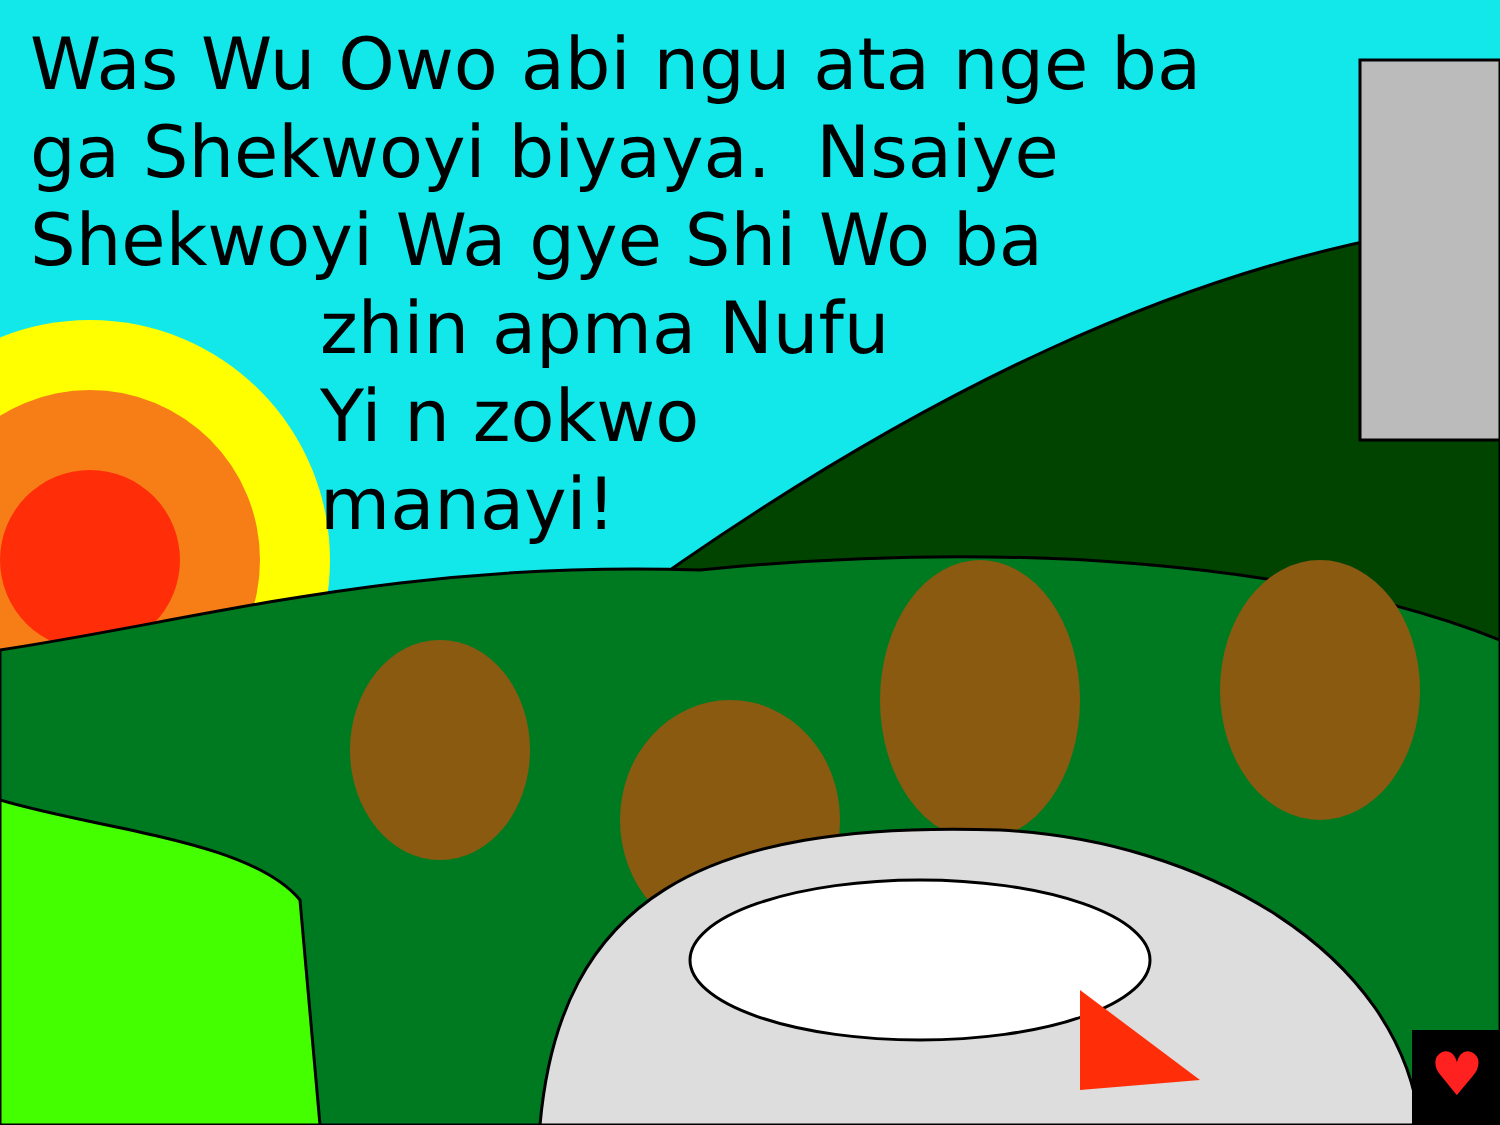♥
Was Wu Owo abi ngu ata nge ba
ga Shekwoyi biyaya. Nsaiye
Shekwoyi Wa gye Shi Wo ba
zhin apma Nufu
Yi n zokwo
manayi!